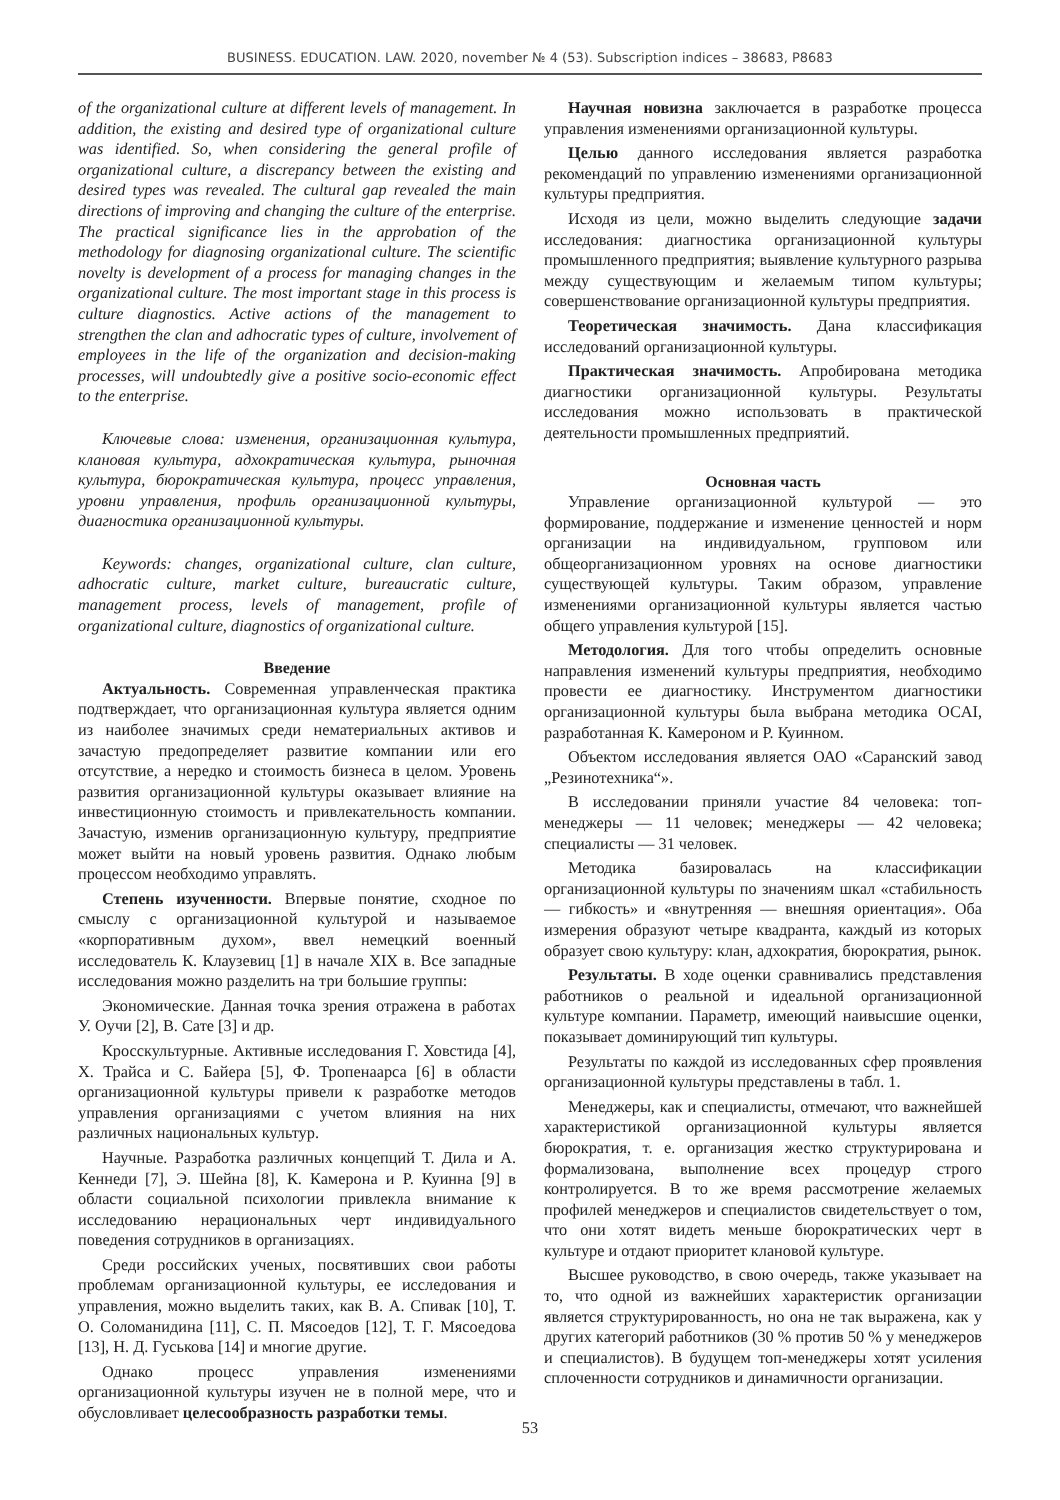BUSINESS. EDUCATION. LAW. 2020, november № 4 (53). Subscription indices – 38683, P8683
of the organizational culture at different levels of management. In addition, the existing and desired type of organizational culture was identified. So, when considering the general profile of organizational culture, a discrepancy between the existing and desired types was revealed. The cultural gap revealed the main directions of improving and changing the culture of the enterprise. The practical significance lies in the approbation of the methodology for diagnosing organizational culture. The scientific novelty is development of a process for managing changes in the organizational culture. The most important stage in this process is culture diagnostics. Active actions of the management to strengthen the clan and adhocratic types of culture, involvement of employees in the life of the organization and decision-making processes, will undoubtedly give a positive socio-economic effect to the enterprise.
Ключевые слова: изменения, организационная культура, клановая культура, адхократическая культура, рыночная культура, бюрократическая культура, процесс управления, уровни управления, профиль организационной культуры, диагностика организационной культуры.
Keywords: changes, organizational culture, clan culture, adhocratic culture, market culture, bureaucratic culture, management process, levels of management, profile of organizational culture, diagnostics of organizational culture.
Введение
Актуальность. Современная управленческая практика подтверждает, что организационная культура является одним из наиболее значимых среди нематериальных активов и зачастую предопределяет развитие компании или его отсутствие, а нередко и стоимость бизнеса в целом. Уровень развития организационной культуры оказывает влияние на инвестиционную стоимость и привлекательность компании. Зачастую, изменив организационную культуру, предприятие может выйти на новый уровень развития. Однако любым процессом необходимо управлять.
Степень изученности. Впервые понятие, сходное по смыслу с организационной культурой и называемое «корпоративным духом», ввел немецкий военный исследователь К. Клаузевиц [1] в начале XIX в. Все западные исследования можно разделить на три большие группы:
Экономические. Данная точка зрения отражена в работах У. Оучи [2], В. Сате [3] и др.
Кросскультурные. Активные исследования Г. Ховстида [4], Х. Трайса и С. Байера [5], Ф. Тропенаарса [6] в области организационной культуры привели к разработке методов управления организациями с учетом влияния на них различных национальных культур.
Научные. Разработка различных концепций Т. Дила и А. Кеннеди [7], Э. Шейна [8], К. Камерона и Р. Куинна [9] в области социальной психологии привлекла внимание к исследованию нерациональных черт индивидуального поведения сотрудников в организациях.
Среди российских ученых, посвятивших свои работы проблемам организационной культуры, ее исследования и управления, можно выделить таких, как В. А. Спивак [10], Т. О. Соломанидина [11], С. П. Мясоедов [12], Т. Г. Мясоедова [13], Н. Д. Гуськова [14] и многие другие.
Однако процесс управления изменениями организационной культуры изучен не в полной мере, что и обусловливает целесообразность разработки темы.
Научная новизна заключается в разработке процесса управления изменениями организационной культуры.
Целью данного исследования является разработка рекомендаций по управлению изменениями организационной культуры предприятия.
Исходя из цели, можно выделить следующие задачи исследования: диагностика организационной культуры промышленного предприятия; выявление культурного разрыва между существующим и желаемым типом культуры; совершенствование организационной культуры предприятия.
Теоретическая значимость. Дана классификация исследований организационной культуры.
Практическая значимость. Апробирована методика диагностики организационной культуры. Результаты исследования можно использовать в практической деятельности промышленных предприятий.
Основная часть
Управление организационной культурой — это формирование, поддержание и изменение ценностей и норм организации на индивидуальном, групповом или общеорганизационном уровнях на основе диагностики существующей культуры. Таким образом, управление изменениями организационной культуры является частью общего управления культурой [15].
Методология. Для того чтобы определить основные направления изменений культуры предприятия, необходимо провести ее диагностику. Инструментом диагностики организационной культуры была выбрана методика OCAI, разработанная К. Камероном и Р. Куинном.
Объектом исследования является ОАО «Саранский завод „Резинотехника“».
В исследовании приняли участие 84 человека: топ-менеджеры — 11 человек; менеджеры — 42 человека; специалисты — 31 человек.
Методика базировалась на классификации организационной культуры по значениям шкал «стабильность — гибкость» и «внутренняя — внешняя ориентация». Оба измерения образуют четыре квадранта, каждый из которых образует свою культуру: клан, адхократия, бюрократия, рынок.
Результаты. В ходе оценки сравнивались представления работников о реальной и идеальной организационной культуре компании. Параметр, имеющий наивысшие оценки, показывает доминирующий тип культуры.
Результаты по каждой из исследованных сфер проявления организационной культуры представлены в табл. 1.
Менеджеры, как и специалисты, отмечают, что важнейшей характеристикой организационной культуры является бюрократия, т. е. организация жестко структурирована и формализована, выполнение всех процедур строго контролируется. В то же время рассмотрение желаемых профилей менеджеров и специалистов свидетельствует о том, что они хотят видеть меньше бюрократических черт в культуре и отдают приоритет клановой культуре.
Высшее руководство, в свою очередь, также указывает на то, что одной из важнейших характеристик организации является структурированность, но она не так выражена, как у других категорий работников (30 % против 50 % у менеджеров и специалистов). В будущем топ-менеджеры хотят усиления сплоченности сотрудников и динамичности организации.
53